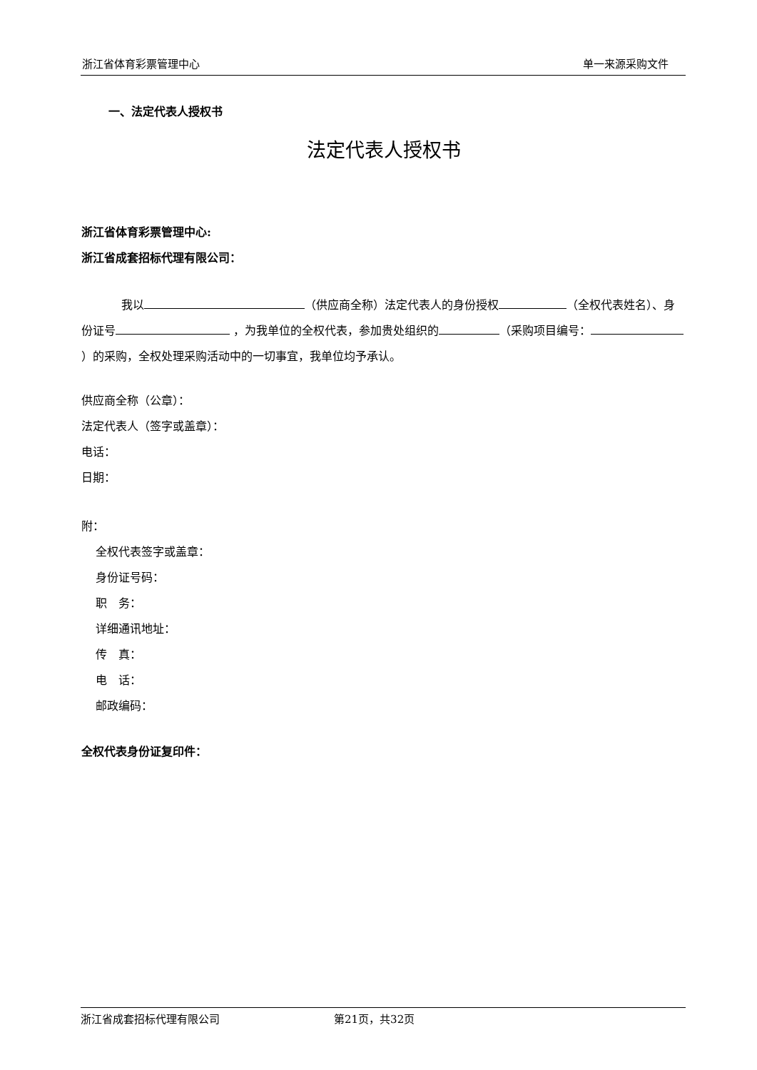浙江省体育彩票管理中心 单一来源采购文件
一、法定代表人授权书
法定代表人授权书
浙江省体育彩票管理中心:
浙江省成套招标代理有限公司：
我以 （供应商全称）法定代表人的身份授权 （全权代表姓名）、身份证号 ，为我单位的全权代表，参加贵处组织的 （采购项目编号： ）的采购，全权处理采购活动中的一切事宜，我单位均予承认。
供应商全称（公章）：
法定代表人（签字或盖章）：
电话：
日期：
附：
全权代表签字或盖章：
身份证号码：
职　务：
详细通讯地址：
传　真：
电　话：
邮政编码：
全权代表身份证复印件：
浙江省成套招标代理有限公司 第21页，共32页